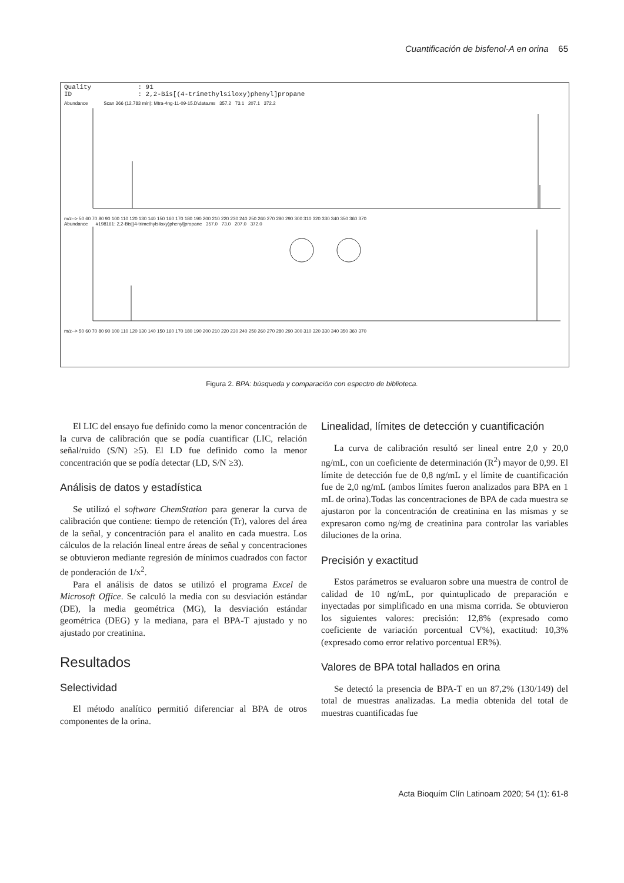Cuantificación de bisfenol-A en orina 65
Quality : 91 ID : 2,2-Bis[(4-trimethylsiloxy)phenyl]propane
Abundance Scan 366 (12.783 min): Mtra-4ng-11-09-15.D\data.ms 357.2 73.1 207.1 372.2
m/z--> 50 60 70 80 90 100 110 120 130 140 150 160 170 180 190 200 210 220 230 240 250 260 270 280 290 300 310 320 330 340 350 360 370
Abundance #198161: 2,2-Bis[(4-trimethylsiloxy)phenyl]propane 357.0 73.0 207.0 372.0
m/z--> 50 60 70 80 90 100 110 120 130 140 150 160 170 180 190 200 210 220 230 240 250 260 270 280 290 300 310 320 330 340 350 360 370
Figura 2. BPA: búsqueda y comparación con espectro de biblioteca.
El LIC del ensayo fue definido como la menor concentración de la curva de calibración que se podía cuantificar (LIC, relación señal/ruido (S/N) ≥5). El LD fue definido como la menor concentración que se podía detectar (LD, S/N ≥3).
Análisis de datos y estadística
Se utilizó el software ChemStation para generar la curva de calibración que contiene: tiempo de retención (Tr), valores del área de la señal, y concentración para el analito en cada muestra. Los cálculos de la relación lineal entre áreas de señal y concentraciones se obtuvieron mediante regresión de mínimos cuadrados con factor de ponderación de 1/x<sup>2</sup>.
Para el análisis de datos se utilizó el programa Excel de Microsoft Office. Se calculó la media con su desviación estándar (DE), la media geométrica (MG), la desviación estándar geométrica (DEG) y la mediana, para el BPA-T ajustado y no ajustado por creatinina.
Resultados
Selectividad
El método analítico permitió diferenciar al BPA de otros componentes de la orina.
Linealidad, límites de detección y cuantificación
La curva de calibración resultó ser lineal entre 2,0 y 20,0 ng/mL, con un coeficiente de determinación (R<sup>2</sup>) mayor de 0,99. El límite de detección fue de 0,8 ng/mL y el límite de cuantificación fue de 2,0 ng/mL (ambos límites fueron analizados para BPA en 1 mL de orina).Todas las concentraciones de BPA de cada muestra se ajustaron por la concentración de creatinina en las mismas y se expresaron como ng/mg de creatinina para controlar las variables diluciones de la orina.
Precisión y exactitud
Estos parámetros se evaluaron sobre una muestra de control de calidad de 10 ng/mL, por quintuplicado de preparación e inyectadas por simplificado en una misma corrida. Se obtuvieron los siguientes valores: precisión: 12,8% (expresado como coeficiente de variación porcentual CV%), exactitud: 10,3% (expresado como error relativo porcentual ER%).
Valores de BPA total hallados en orina
Se detectó la presencia de BPA-T en un 87,2% (130/149) del total de muestras analizadas. La media obtenida del total de muestras cuantificadas fue
Acta Bioquím Clín Latinoam 2020; 54 (1): 61-8